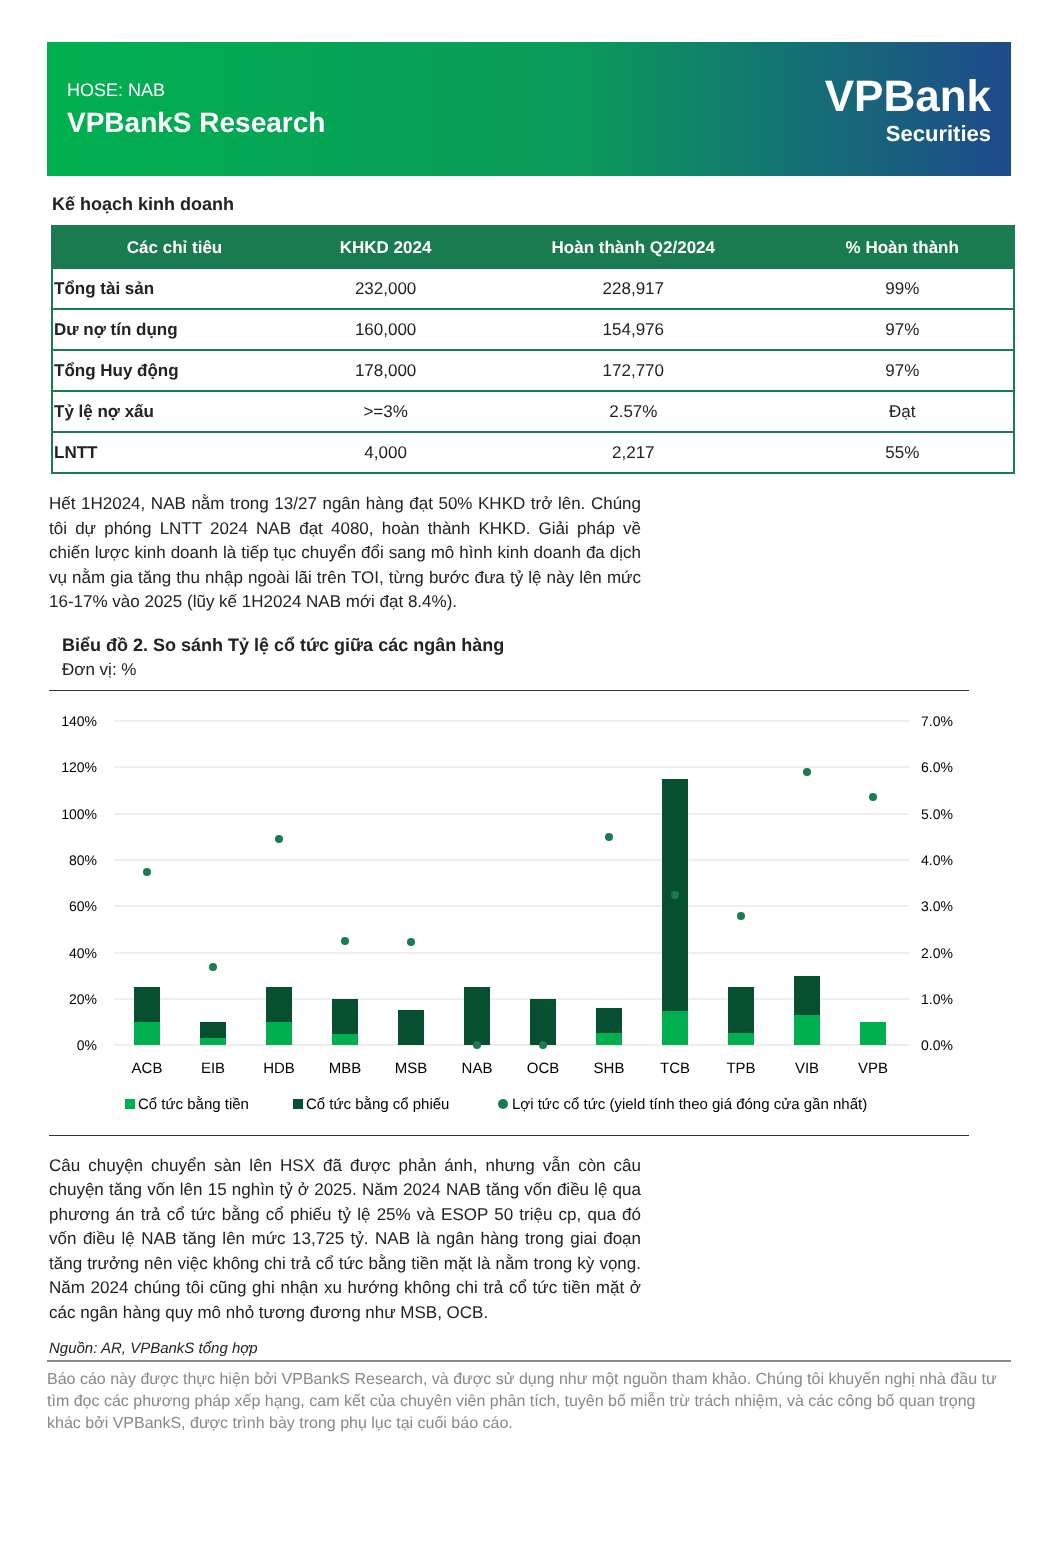HOSE: NAB
VPBankS Research
VPBank
Securities
Kế hoạch kinh doanh
| Các chỉ tiêu | KHKD 2024 | Hoàn thành Q2/2024 | % Hoàn thành |
| --- | --- | --- | --- |
| Tổng tài sản | 232,000 | 228,917 | 99% |
| Dư nợ tín dụng | 160,000 | 154,976 | 97% |
| Tổng Huy động | 178,000 | 172,770 | 97% |
| Tỷ lệ nợ xấu | >=3% | 2.57% | Đạt |
| LNTT | 4,000 | 2,217 | 55% |
Hết 1H2024, NAB nằm trong 13/27 ngân hàng đạt 50% KHKD trở lên. Chúng tôi dự phóng LNTT 2024 NAB đạt 4080, hoàn thành KHKD. Giải pháp về chiến lược kinh doanh là tiếp tục chuyển đổi sang mô hình kinh doanh đa dịch vụ nằm gia tăng thu nhập ngoài lãi trên TOI, từng bước đưa tỷ lệ này lên mức 16-17% vào 2025 (lũy kế 1H2024 NAB mới đạt 8.4%).
Biểu đồ 2. So sánh Tỷ lệ cổ tức giữa các ngân hàng
Đơn vị: %
140%
120%
100%
80%
60%
40%
20%
0%
7.0%
6.0%
5.0%
4.0%
3.0%
2.0%
1.0%
0.0%
ACB
EIB
HDB
MBB
MSB
NAB
OCB
SHB
TCB
TPB
VIB
VPB
Cổ tức bằng tiền
Cổ tức bằng cổ phiếu
Lợi tức cổ tức (yield tính theo giá đóng cửa gần nhất)
Câu chuyện chuyển sàn lên HSX đã được phản ánh, nhưng vẫn còn câu chuyện tăng vốn lên 15 nghìn tỷ ở 2025. Năm 2024 NAB tăng vốn điều lệ qua phương án trả cổ tức bằng cổ phiếu tỷ lệ 25% và ESOP 50 triệu cp, qua đó vốn điều lệ NAB tăng lên mức 13,725 tỷ. NAB là ngân hàng trong giai đoạn tăng trưởng nên việc không chi trả cổ tức bằng tiền mặt là nằm trong kỳ vọng. Năm 2024 chúng tôi cũng ghi nhận xu hướng không chi trả cổ tức tiền mặt ở các ngân hàng quy mô nhỏ tương đương như MSB, OCB.
Nguồn: AR, VPBankS tổng hợp
Báo cáo này được thực hiện bởi VPBankS Research, và được sử dụng như một nguồn tham khảo. Chúng tôi khuyến nghị nhà đầu tư tìm đọc các phương pháp xếp hạng, cam kết của chuyên viên phân tích, tuyên bố miễn trừ trách nhiệm, và các công bố quan trọng khác bởi VPBankS, được trình bày trong phụ lục tại cuối báo cáo.